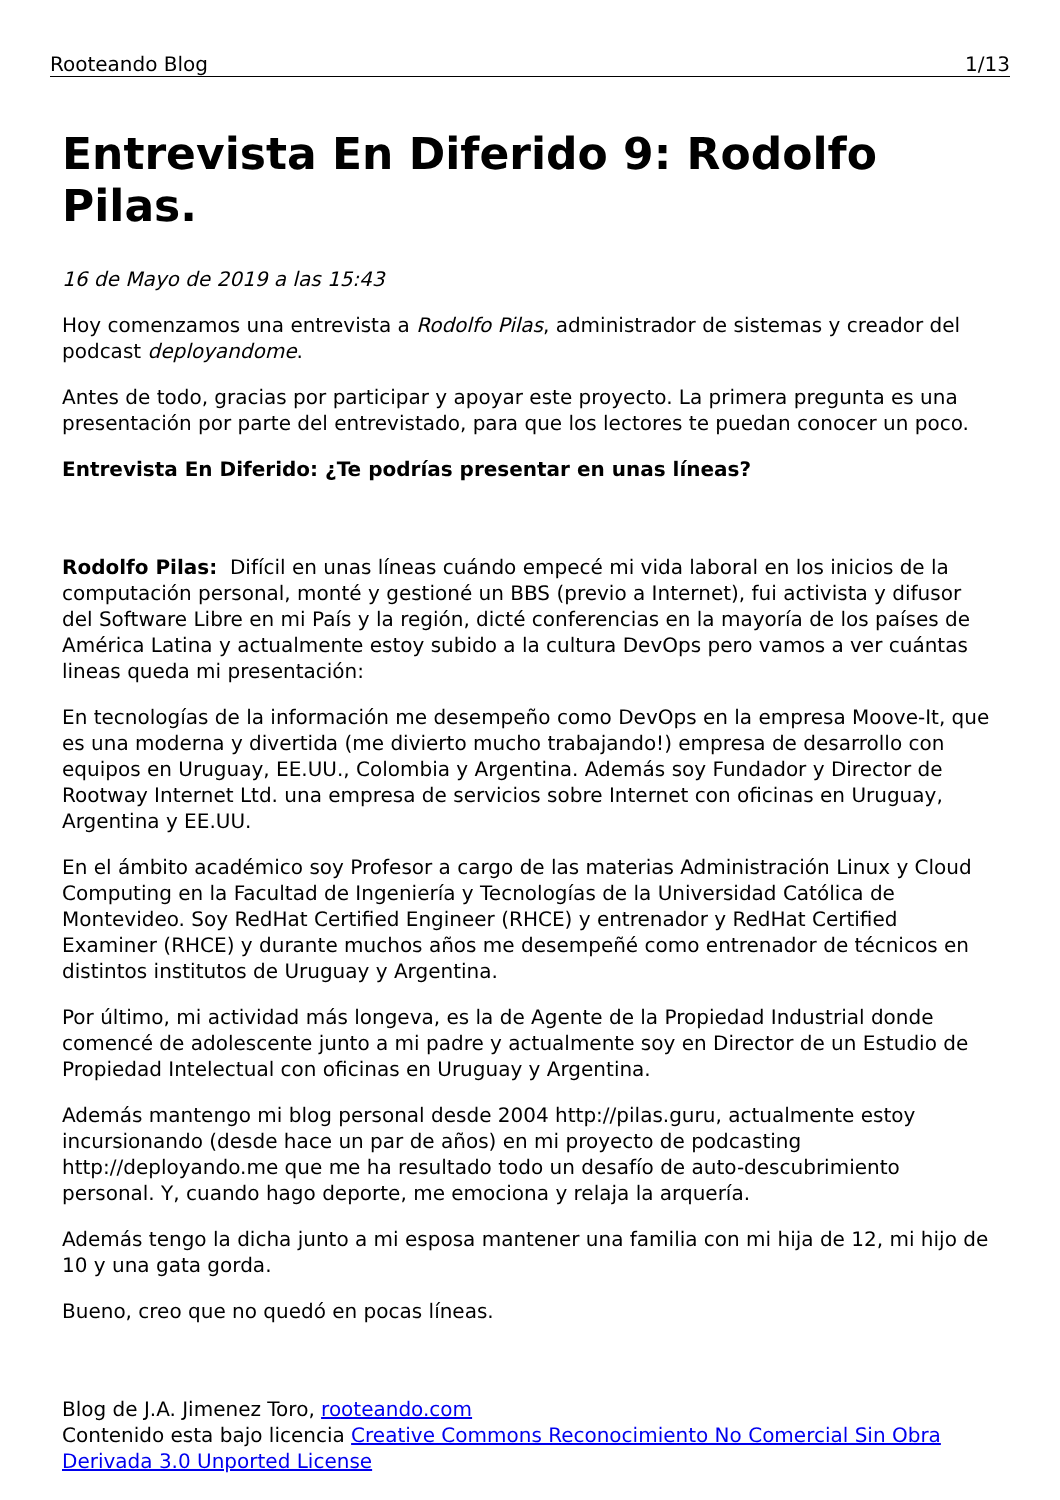Rooteando Blog 1/13
Entrevista En Diferido 9: Rodolfo Pilas.
16 de Mayo de 2019 a las 15:43
Hoy comenzamos una entrevista a Rodolfo Pilas, administrador de sistemas y creador del podcast deployandome.
Antes de todo, gracias por participar y apoyar este proyecto. La primera pregunta es una presentación por parte del entrevistado, para que los lectores te puedan conocer un poco.
Entrevista En Diferido: ¿Te podrías presentar en unas líneas?
Rodolfo Pilas: Difícil en unas líneas cuándo empecé mi vida laboral en los inicios de la computación personal, monté y gestioné un BBS (previo a Internet), fui activista y difusor del Software Libre en mi País y la región, dicté conferencias en la mayoría de los países de América Latina y actualmente estoy subido a la cultura DevOps pero vamos a ver cuántas lineas queda mi presentación:
En tecnologías de la información me desempeño como DevOps en la empresa Moove-It, que es una moderna y divertida (me divierto mucho trabajando!) empresa de desarrollo con equipos en Uruguay, EE.UU., Colombia y Argentina. Además soy Fundador y Director de Rootway Internet Ltd. una empresa de servicios sobre Internet con oficinas en Uruguay, Argentina y EE.UU.
En el ámbito académico soy Profesor a cargo de las materias Administración Linux y Cloud Computing en la Facultad de Ingeniería y Tecnologías de la Universidad Católica de Montevideo. Soy RedHat Certified Engineer (RHCE) y entrenador y RedHat Certified Examiner (RHCE) y durante muchos años me desempeñé como entrenador de técnicos en distintos institutos de Uruguay y Argentina.
Por último, mi actividad más longeva, es la de Agente de la Propiedad Industrial donde comencé de adolescente junto a mi padre y actualmente soy en Director de un Estudio de Propiedad Intelectual con oficinas en Uruguay y Argentina.
Además mantengo mi blog personal desde 2004 http://pilas.guru, actualmente estoy incursionando (desde hace un par de años) en mi proyecto de podcasting http://deployando.me que me ha resultado todo un desafío de auto-descubrimiento personal. Y, cuando hago deporte, me emociona y relaja la arquería.
Además tengo la dicha junto a mi esposa mantener una familia con mi hija de 12, mi hijo de 10 y una gata gorda.
Bueno, creo que no quedó en pocas líneas.
Blog de J.A. Jimenez Toro, rooteando.com
Contenido esta bajo licencia Creative Commons Reconocimiento No Comercial Sin Obra Derivada 3.0 Unported License